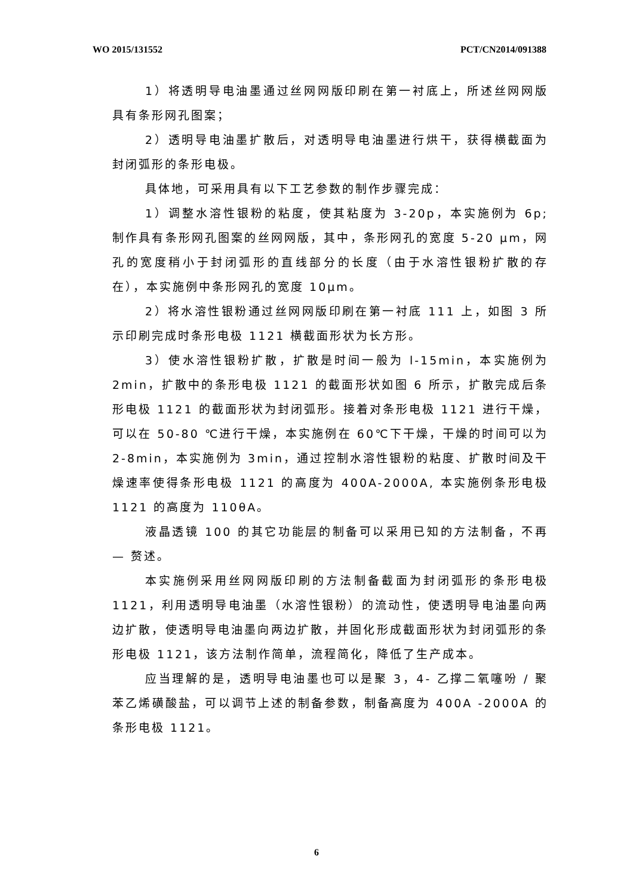WO 2015/131552 PCT/CN2014/091388
1）将透明导电油墨通过丝网网版印刷在第一衬底上，所述丝网网版具有条形网孔图案；
2）透明导电油墨扩散后，对透明导电油墨进行烘干，获得横截面为封闭弧形的条形电极。
具体地，可采用具有以下工艺参数的制作步骤完成：
1）调整水溶性银粉的粘度，使其粘度为 3-20p，本实施例为 6p; 制作具有条形网孔图案的丝网网版，其中，条形网孔的宽度 5-20 μm，网孔的宽度稍小于封闭弧形的直线部分的长度（由于水溶性银粉扩散的存在），本实施例中条形网孔的宽度 10μm。
2）将水溶性银粉通过丝网网版印刷在第一衬底 111 上，如图 3 所示印刷完成时条形电极 1121 横截面形状为长方形。
3）使水溶性银粉扩散，扩散是时间一般为 l-15min，本实施例为 2min，扩散中的条形电极 1121 的截面形状如图 6 所示，扩散完成后条形电极 1121 的截面形状为封闭弧形。接着对条形电极 1121 进行干燥，可以在 50-80 ℃进行干燥，本实施例在 60℃下干燥，干燥的时间可以为 2-8min，本实施例为 3min，通过控制水溶性银粉的粘度、扩散时间及干燥速率使得条形电极 1121 的高度为 400A-2000A, 本实施例条形电极 1121 的高度为 110θA。
液晶透镜 100 的其它功能层的制备可以采用已知的方法制备，不再— 赘述。
本实施例采用丝网网版印刷的方法制备截面为封闭弧形的条形电极 1121，利用透明导电油墨（水溶性银粉）的流动性，使透明导电油墨向两边扩散，使透明导电油墨向两边扩散，并固化形成截面形状为封闭弧形的条形电极 1121，该方法制作简单，流程简化，降低了生产成本。
应当理解的是，透明导电油墨也可以是聚 3，4- 乙撑二氧噻吩 / 聚苯乙烯磺酸盐，可以调节上述的制备参数，制备高度为 400A -2000A 的条形电极 1121。
6